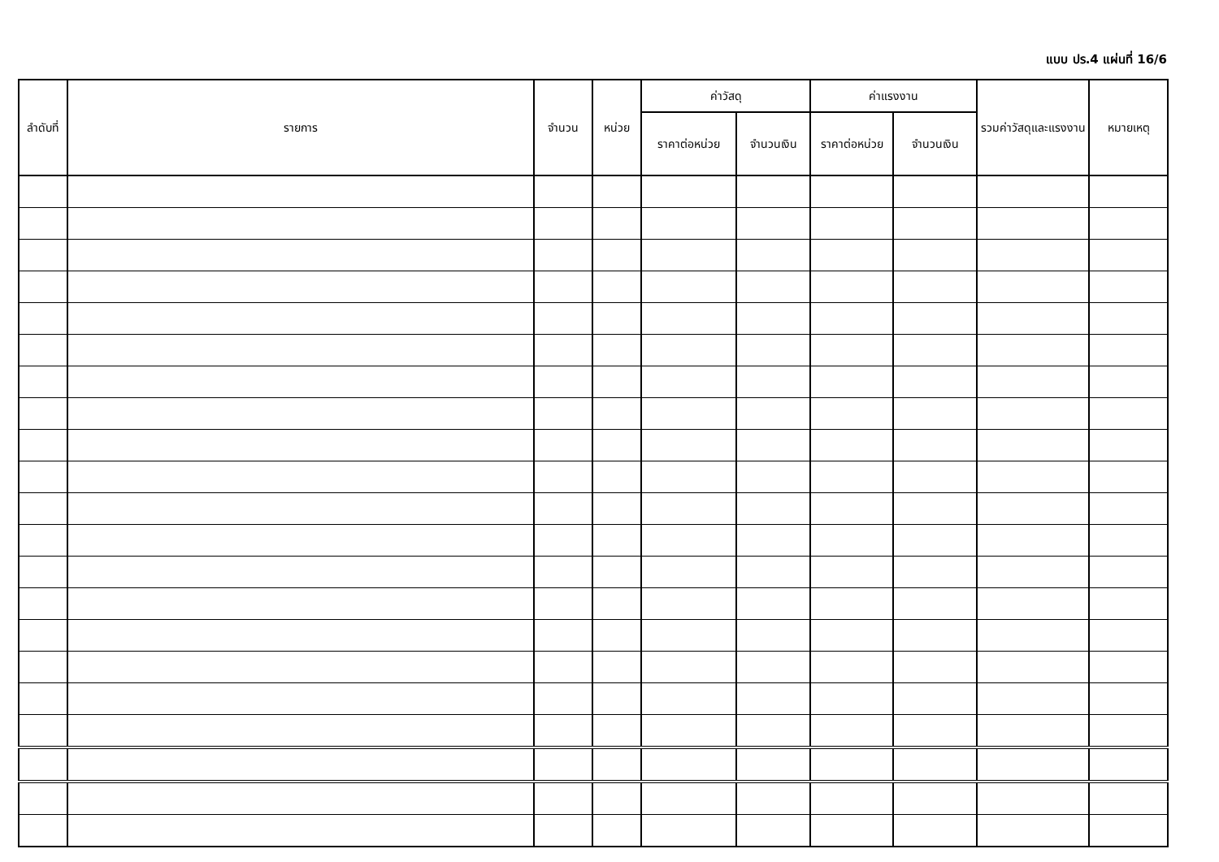แบบ ปร.4 แผ่นที่ 16/6
| ลำดับที่ | รายการ | จำนวน | หน่วย | ค่าวัสดุ | | ค่าแรงงาน | | รวมค่าวัสดุและแรงงาน | หมายเหตุ |
| --- | --- | --- | --- | --- | --- | --- | --- | --- | --- |
| | | | | ราคาต่อหน่วย | จำนวนเงิน | ราคาต่อหน่วย | จำนวนเงิน | | |